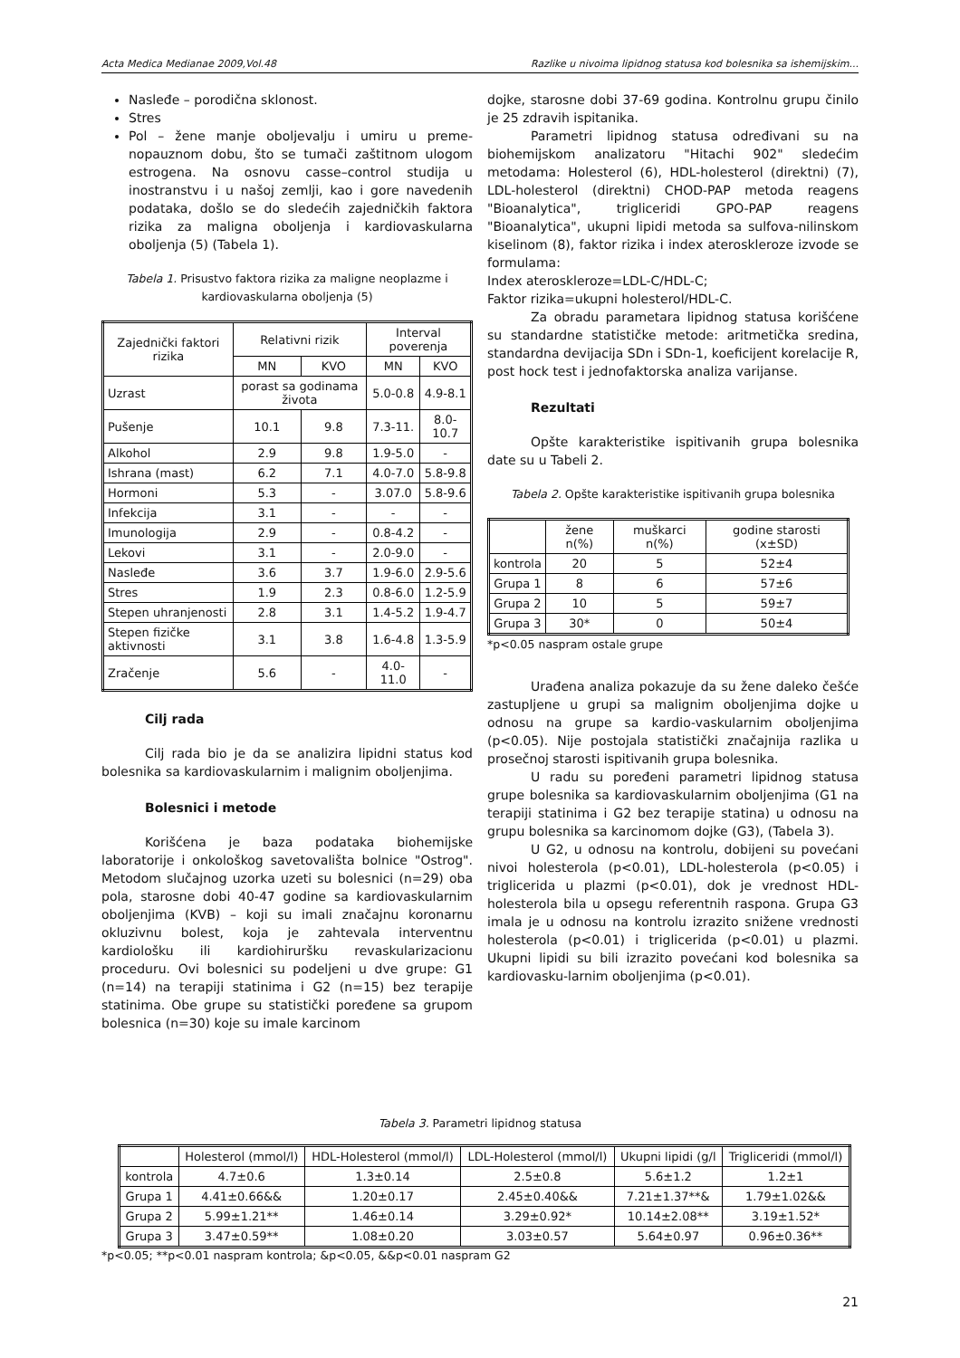Acta Medica Medianae 2009,Vol.48 Razlike u nivoima lipidnog statusa kod bolesnika sa ishemijskim...
Nasleđe – porodična sklonost.
Stres
Pol – žene manje oboljevalju i umiru u preme-nopauznom dobu, što se tumači zaštitnom ulogom estrogena. Na osnovu casse–control studija u inostranstvu i u našoj zemlji, kao i gore navedenih podataka, došlo se do sledećih zajedničkih faktora rizika za maligna oboljenja i kardiovaskularna oboljenja (5) (Tabela 1).
Tabela 1. Prisustvo faktora rizika za maligne neoplazme i kardiovaskularna oboljenja (5)
| Zajednički faktori rizika | Relativni rizik | | Interval poverenja | |
| --- | --- | --- | --- | --- |
| | MN | KVO | MN | KVO |
| Uzrast | porast sa godinama života | | 5.0-0.8 | 4.9-8.1 |
| Pušenje | 10.1 | 9.8 | 7.3-11. | 8.0-10.7 |
| Alkohol | 2.9 | 9.8 | 1.9-5.0 | - |
| Ishrana (mast) | 6.2 | 7.1 | 4.0-7.0 | 5.8-9.8 |
| Hormoni | 5.3 | - | 3.07.0 | 5.8-9.6 |
| Infekcija | 3.1 | - | - | - |
| Imunologija | 2.9 | - | 0.8-4.2 | - |
| Lekovi | 3.1 | - | 2.0-9.0 | - |
| Nasleđe | 3.6 | 3.7 | 1.9-6.0 | 2.9-5.6 |
| Stres | 1.9 | 2.3 | 0.8-6.0 | 1.2-5.9 |
| Stepen uhranjenosti | 2.8 | 3.1 | 1.4-5.2 | 1.9-4.7 |
| Stepen fizičke aktivnosti | 3.1 | 3.8 | 1.6-4.8 | 1.3-5.9 |
| Zračenje | 5.6 | - | 4.0-11.0 | - |
Cilj rada
Cilj rada bio je da se analizira lipidni status kod bolesnika sa kardiovaskularnim i malignim oboljenjima.
Bolesnici i metode
Korišćena je baza podataka biohemijske laboratorije i onkološkog savetovališta bolnice "Ostrog". Metodom slučajnog uzorka uzeti su bolesnici (n=29) oba pola, starosne dobi 40-47 godine sa kardiovaskularnim oboljenjima (KVB) – koji su imali značajnu koronarnu okluzivnu bolest, koja je zahtevala interventnu kardiološku ili kardiohiruršku revaskularizacionu proceduru. Ovi bolesnici su podeljeni u dve grupe: G1 (n=14) na terapiji statinima i G2 (n=15) bez terapije statinima. Obe grupe su statistički poređene sa grupom bolesnica (n=30) koje su imale karcinom
dojke, starosne dobi 37-69 godina. Kontrolnu grupu činilo je 25 zdravih ispitanika.
Parametri lipidnog statusa određivani su na biohemijskom analizatoru "Hitachi 902" sledećim metodama: Holesterol (6), HDL-holesterol (direktni) (7), LDL-holesterol (direktni) CHOD-PAP metoda reagens "Bioanalytica", trigliceridi GPO-PAP reagens "Bioanalytica", ukupni lipidi metoda sa sulfova-nilinskom kiselinom (8), faktor rizika i index ateroskleroze izvode se formulama:
Index ateroskleroze=LDL-C/HDL-C;
Faktor rizika=ukupni holesterol/HDL-C.
Za obradu parametara lipidnog statusa korišćene su standardne statističke metode: aritmetička sredina, standardna devijacija SDn i SDn-1, koeficijent korelacije R, post hock test i jednofaktorska analiza varijanse.
Rezultati
Opšte karakteristike ispitivanih grupa bolesnika date su u Tabeli 2.
Tabela 2. Opšte karakteristike ispitivanih grupa bolesnika
| | žene n(%) | muškarci n(%) | godine starosti (x±SD) |
| --- | --- | --- | --- |
| kontrola | 20 | 5 | 52±4 |
| Grupa 1 | 8 | 6 | 57±6 |
| Grupa 2 | 10 | 5 | 59±7 |
| Grupa 3 | 30* | 0 | 50±4 |
*p<0.05 naspram ostale grupe
Urađena analiza pokazuje da su žene daleko češće zastupljene u grupi sa malignim oboljenjima dojke u odnosu na grupe sa kardio-vaskularnim oboljenjima (p<0.05). Nije postojala statistički značajnija razlika u prosečnoj starosti ispitivanih grupa bolesnika.
U radu su poređeni parametri lipidnog statusa grupe bolesnika sa kardiovaskularnim oboljenjima (G1 na terapiji statinima i G2 bez terapije statina) u odnosu na grupu bolesnika sa karcinomom dojke (G3), (Tabela 3).
U G2, u odnosu na kontrolu, dobijeni su povećani nivoi holesterola (p<0.01), LDL-holesterola (p<0.05) i triglicerida u plazmi (p<0.01), dok je vrednost HDL-holesterola bila u opsegu referentnih raspona. Grupa G3 imala je u odnosu na kontrolu izrazito snižene vrednosti holesterola (p<0.01) i triglicerida (p<0.01) u plazmi. Ukupni lipidi su bili izrazito povećani kod bolesnika sa kardiovasku-larnim oboljenjima (p<0.01).
Tabela 3. Parametri lipidnog statusa
| | Holesterol (mmol/l) | HDL-Holesterol (mmol/l) | LDL-Holesterol (mmol/l) | Ukupni lipidi (g/l | Trigliceridi (mmol/l) |
| --- | --- | --- | --- | --- | --- |
| kontrola | 4.7±0.6 | 1.3±0.14 | 2.5±0.8 | 5.6±1.2 | 1.2±1 |
| Grupa 1 | 4.41±0.66&& | 1.20±0.17 | 2.45±0.40&& | 7.21±1.37**& | 1.79±1.02&& |
| Grupa 2 | 5.99±1.21** | 1.46±0.14 | 3.29±0.92* | 10.14±2.08** | 3.19±1.52* |
| Grupa 3 | 3.47±0.59** | 1.08±0.20 | 3.03±0.57 | 5.64±0.97 | 0.96±0.36** |
*p<0.05; **p<0.01 naspram kontrola; &p<0.05, &&p<0.01 naspram G2
21